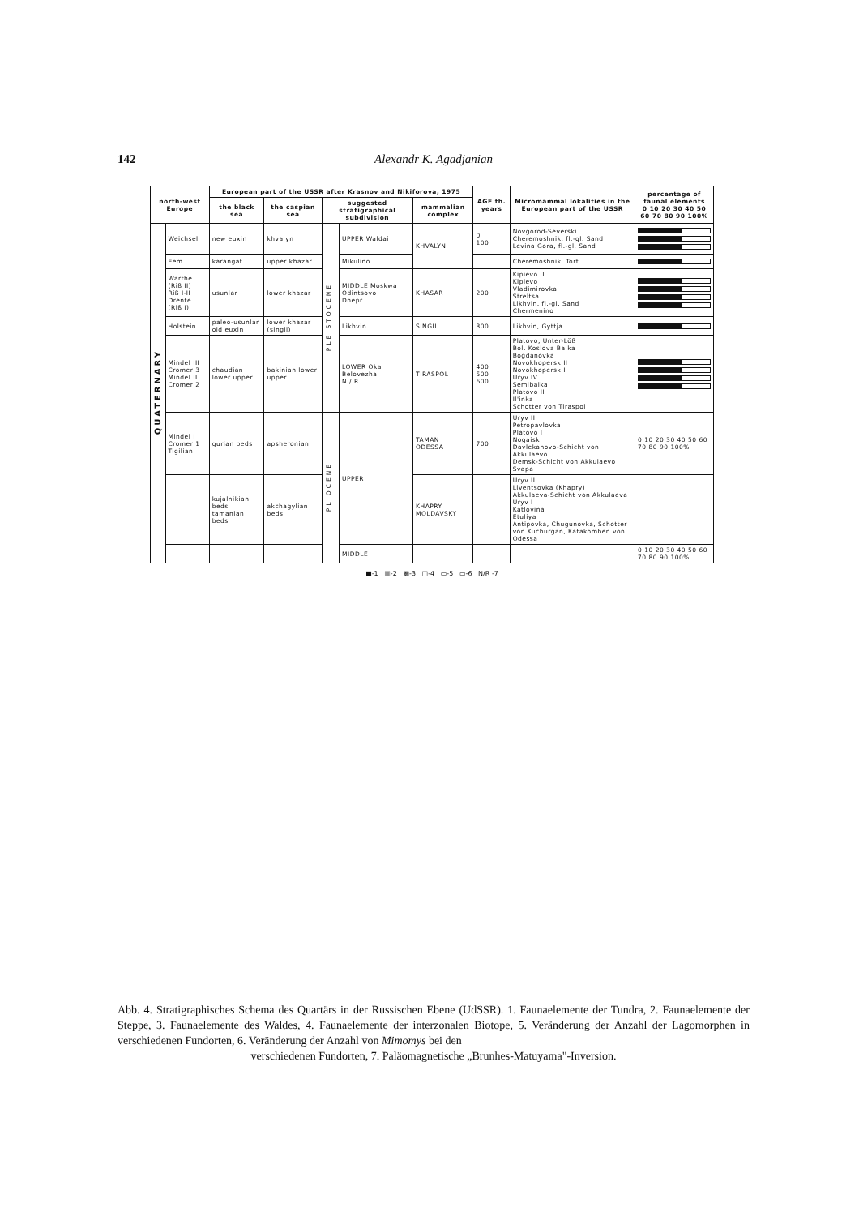142 Alexandr K. Agadjanian
| north-west Europe | | European part of the USSR after Krasnov and Nikiforova, 1975 | | | | | AGE th. years | Micromammal lokalities in the European part of the USSR | percentage of faunal elements 0 10 20 30 40 50 60 70 80 90 100% |
| --- | --- | --- | --- | --- | --- | --- | --- | --- | --- |
| | | the black sea | the caspian sea | suggested stratigraphical subdivision | | mammalian complex | | | |
| QUATERNARY | Weichsel | new euxin | khvalyn | PLEISTOCENE | UPPER Waldai | KHVALYN | 0 100 | Novgorod-Severski Cheremoshnik, fl.-gl. Sand Levina Gora, fl.-gl. Sand | |
| | Eem | karangat | upper khazar | | Mikulino | | | Cheremoshnik, Torf | |
| | Warthe (Riß II) Riß I-II Drente (Riß I) | usunlar | lower khazar | | MIDDLE Moskwa Odintsovo Dnepr | KHASAR | 200 | Kipievo II Kipievo I Vladimirovka Streltsa Likhvin, fl.-gl. Sand Chermenino | |
| | Holstein | paleo-usunlar old euxin | lower khazar (singil) | | Likhvin | SINGIL | 300 | Likhvin, Gyttja | |
| | Mindel III Cromer 3 Mindel II Cromer 2 | chaudian lower upper | bakinian lower upper | | LOWER Oka Belovezha N / R | TIRASPOL | 400 500 600 | Platovo, Unter-Löß Bol. Koslova Balka Bogdanovka Novokhopersk II Novokhopersk I Uryv IV Semibalka Platovo II Il'inka Schotter von Tiraspol | |
| | Mindel I Cromer 1 Tigilian | gurian beds | apsheronian | PLIOCENE | UPPER | TAMAN ODESSA | 700 | Uryv III Petropavlovka Platovo I Nogaisk Davlekanovo-Schicht von Akkulaevo Demsk-Schicht von Akkulaevo Svapa | 0 10 20 30 40 50 60 70 80 90 100% |
| | | kujalnikian beds tamanian beds | akchagylian beds | | | KHAPRY MOLDAVSKY | | Uryv II Liventsovka (Khapry) Akkulaeva-Schicht von Akkulaeva Uryv I Katlovina Etuliya Antipovka, Chugunovka, Schotter von Kuchurgan, Katakomben von Odessa | |
| | | | | | MIDDLE | | | | 0 10 20 30 40 50 60 70 80 90 100% |
■-1 ▥-2 ▩-3 □-4 ▭-5 ▭-6 N/R -7
Abb. 4. Stratigraphisches Schema des Quartärs in der Russischen Ebene (UdSSR). 1. Faunaelemente der Tundra, 2. Faunaelemente der Steppe, 3. Faunaelemente des Waldes, 4. Faunaelemente der interzonalen Biotope, 5. Veränderung der Anzahl der Lagomorphen in verschiedenen Fundorten, 6. Veränderung der Anzahl von Mimomys bei den
verschiedenen Fundorten, 7. Paläomagnetische „Brunhes-Matuyama"-Inversion.